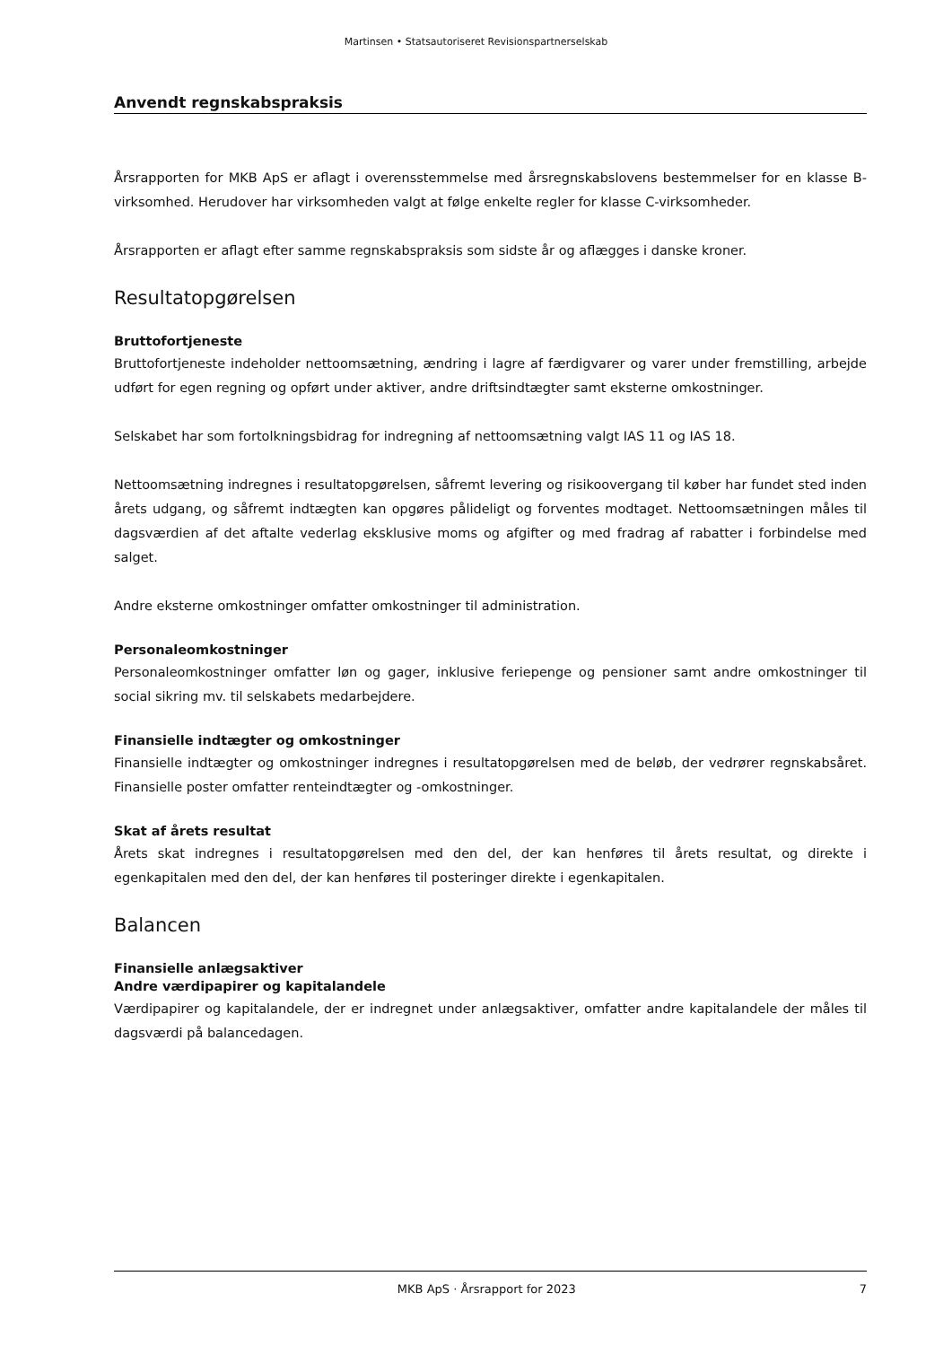Martinsen • Statsautoriseret Revisionspartnerselskab
Anvendt regnskabspraksis
Årsrapporten for MKB ApS er aflagt i overensstemmelse med årsregnskabslovens bestemmelser for en klasse B-virksomhed. Herudover har virksomheden valgt at følge enkelte regler for klasse C-virksomheder.
Årsrapporten er aflagt efter samme regnskabspraksis som sidste år og aflægges i danske kroner.
Resultatopgørelsen
Bruttofortjeneste
Bruttofortjeneste indeholder nettoomsætning, ændring i lagre af færdigvarer og varer under fremstilling, arbejde udført for egen regning og opført under aktiver, andre driftsindtægter samt eksterne omkostninger.
Selskabet har som fortolkningsbidrag for indregning af nettoomsætning valgt IAS 11 og IAS 18.
Nettoomsætning indregnes i resultatopgørelsen, såfremt levering og risikoovergang til køber har fundet sted inden årets udgang, og såfremt indtægten kan opgøres pålideligt og forventes modtaget. Nettoomsætningen måles til dagsværdien af det aftalte vederlag eksklusive moms og afgifter og med fradrag af rabatter i forbindelse med salget.
Andre eksterne omkostninger omfatter omkostninger til administration.
Personaleomkostninger
Personaleomkostninger omfatter løn og gager, inklusive feriepenge og pensioner samt andre omkostninger til social sikring mv. til selskabets medarbejdere.
Finansielle indtægter og omkostninger
Finansielle indtægter og omkostninger indregnes i resultatopgørelsen med de beløb, der vedrører regnskabsåret. Finansielle poster omfatter renteindtægter og -omkostninger.
Skat af årets resultat
Årets skat indregnes i resultatopgørelsen med den del, der kan henføres til årets resultat, og direkte i egenkapitalen med den del, der kan henføres til posteringer direkte i egenkapitalen.
Balancen
Finansielle anlægsaktiver
Andre værdipapirer og kapitalandele
Værdipapirer og kapitalandele, der er indregnet under anlægsaktiver, omfatter andre kapitalandele der måles til dagsværdi på balancedagen.
MKB ApS · Årsrapport for 2023 7